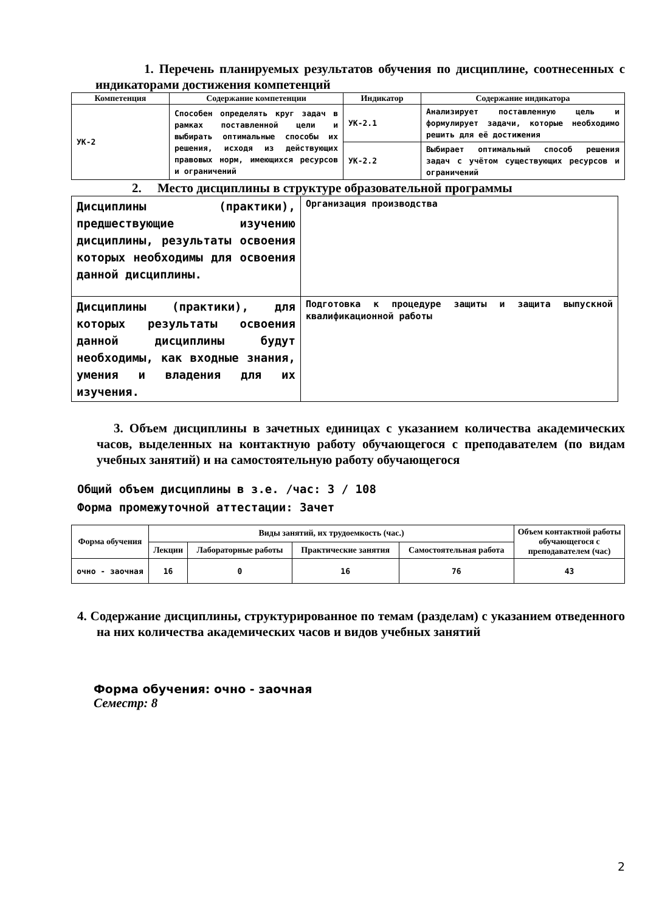1. Перечень планируемых результатов обучения по дисциплине, соотнесенных с индикаторами достижения компетенций
| Компетенция | Содержание компетенции | Индикатор | Содержание индикатора |
| --- | --- | --- | --- |
| УК-2 | Способен определять круг задач в рамках поставленной цели и выбирать оптимальные способы их решения, исходя из действующих правовых норм, имеющихся ресурсов и ограничений | УК-2.1 | Анализирует поставленную цель и формулирует задачи, которые необходимо решить для её достижения |
| | | УК-2.2 | Выбирает оптимальный способ решения задач с учётом существующих ресурсов и ограничений |
2. Место дисциплины в структуре образовательной программы
| Дисциплины (практики), предшествующие изучению дисциплины, результаты освоения которых необходимы для освоения данной дисциплины. | Организация производства |
| Дисциплины (практики), для которых результаты освоения данной дисциплины будут необходимы, как входные знания, умения и владения для их изучения. | Подготовка к процедуре защиты и защита выпускной квалификационной работы |
3. Объем дисциплины в зачетных единицах с указанием количества академических часов, выделенных на контактную работу обучающегося с преподавателем (по видам учебных занятий) и на самостоятельную работу обучающегося
Общий объем дисциплины в з.е. /час: 3 / 108
Форма промежуточной аттестации: Зачет
| Форма обучения | Виды занятий, их трудоемкость (час.) | | | | Объем контактной работы обучающегося с преподавателем (час) |
| --- | --- | --- | --- | --- | --- |
| | Лекции | Лабораторные работы | Практические занятия | Самостоятельная работа | |
| очно - заочная | 16 | 0 | 16 | 76 | 43 |
4. Содержание дисциплины, структурированное по темам (разделам) с указанием отведенного на них количества академических часов и видов учебных занятий
Форма обучения: очно - заочная
Семестр: 8
2